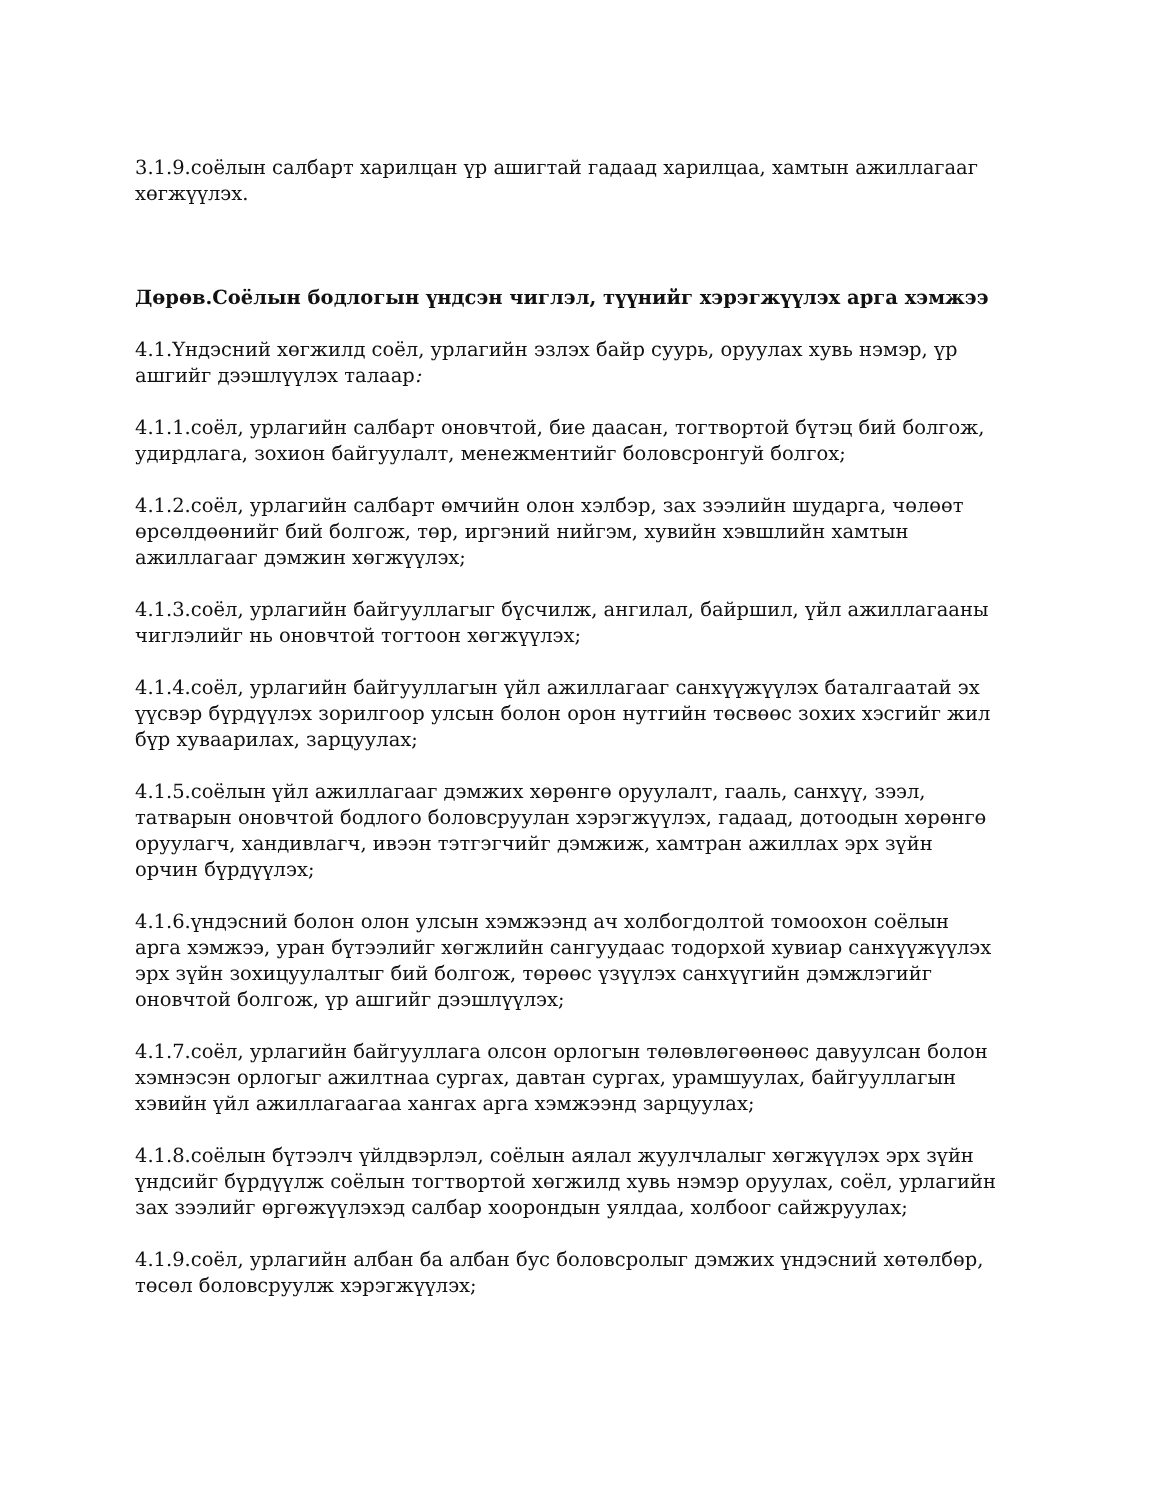3.1.9.соёлын салбарт харилцан үр ашигтай гадаад харилцаа, хамтын ажиллагааг хөгжүүлэх.
Дөрөв.Соёлын бодлогын үндсэн чиглэл, түүнийг хэрэгжүүлэх арга хэмжээ
4.1.Үндэсний хөгжилд соёл, урлагийн эзлэх байр суурь, оруулах хувь нэмэр, үр ашгийг дээшлүүлэх талаар:
4.1.1.соёл, урлагийн салбарт оновчтой, бие даасан, тогтвортой бүтэц бий болгож, удирдлага, зохион байгуулалт, менежментийг боловсронгуй болгох;
4.1.2.соёл, урлагийн салбарт өмчийн олон хэлбэр, зах зээлийн шударга, чөлөөт өрсөлдөөнийг бий болгож, төр, иргэний нийгэм, хувийн хэвшлийн хамтын ажиллагааг дэмжин хөгжүүлэх;
4.1.3.соёл, урлагийн байгууллагыг бүсчилж, ангилал, байршил, үйл ажиллагааны чиглэлийг нь оновчтой тогтоон хөгжүүлэх;
4.1.4.соёл, урлагийн байгууллагын үйл ажиллагааг санхүүжүүлэх баталгаатай эх үүсвэр бүрдүүлэх зорилгоор улсын болон орон нутгийн төсвөөс зохих хэсгийг жил бүр хуваарилах, зарцуулах;
4.1.5.соёлын үйл ажиллагааг дэмжих хөрөнгө оруулалт, гааль, санхүү, зээл, татварын оновчтой бодлого боловсруулан хэрэгжүүлэх, гадаад, дотоодын хөрөнгө оруулагч, хандивлагч, ивээн тэтгэгчийг дэмжиж, хамтран ажиллах эрх зүйн орчин бүрдүүлэх;
4.1.6.үндэсний болон олон улсын хэмжээнд ач холбогдолтой томоохон соёлын арга хэмжээ, уран бүтээлийг хөгжлийн сангуудаас тодорхой хувиар санхүүжүүлэх эрх зүйн зохицуулалтыг бий болгож, төрөөс үзүүлэх санхүүгийн дэмжлэгийг оновчтой болгож, үр ашгийг дээшлүүлэх;
4.1.7.соёл, урлагийн байгууллага олсон орлогын төлөвлөгөөнөөс давуулсан болон хэмнэсэн орлогыг ажилтнаа сургах, давтан сургах, урамшуулах, байгууллагын хэвийн үйл ажиллагаагаа хангах арга хэмжээнд зарцуулах;
4.1.8.соёлын бүтээлч үйлдвэрлэл, соёлын аялал жуулчлалыг хөгжүүлэх эрх зүйн үндсийг бүрдүүлж соёлын тогтвортой хөгжилд хувь нэмэр оруулах, соёл, урлагийн зах зээлийг өргөжүүлэхэд салбар хоорондын уялдаа, холбоог сайжруулах;
4.1.9.соёл, урлагийн албан ба албан бус боловсролыг дэмжих үндэсний хөтөлбөр, төсөл боловсруулж хэрэгжүүлэх;